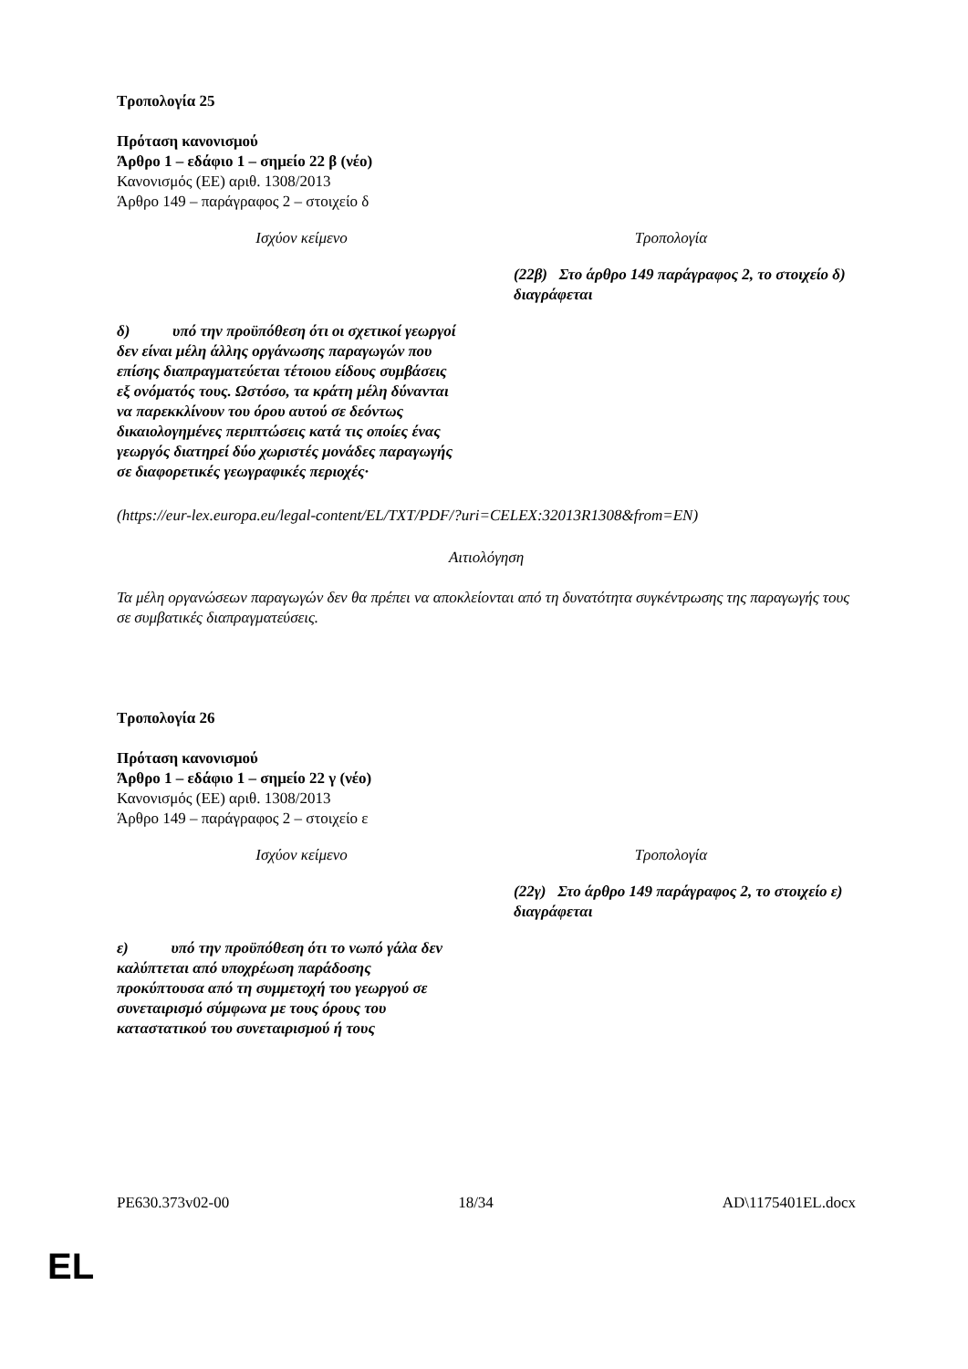Τροπολογία 25
Πρόταση κανονισμού
Άρθρο 1 – εδάφιο 1 – σημείο 22 β (νέο)
Κανονισμός (ΕΕ) αριθ. 1308/2013
Άρθρο 149 – παράγραφος 2 – στοιχείο δ
| Ισχύον κείμενο | Τροπολογία |
| --- | --- |
| | (22β) Στο άρθρο 149 παράγραφος 2, το στοιχείο δ) διαγράφεται |
| δ) υπό την προϋπόθεση ότι οι σχετικοί γεωργοί δεν είναι μέλη άλλης οργάνωσης παραγωγών που επίσης διαπραγματεύεται τέτοιου είδους συμβάσεις εξ ονόματός τους. Ωστόσο, τα κράτη μέλη δύνανται να παρεκκλίνουν του όρου αυτού σε δεόντως δικαιολογημένες περιπτώσεις κατά τις οποίες ένας γεωργός διατηρεί δύο χωριστές μονάδες παραγωγής σε διαφορετικές γεωγραφικές περιοχές· | |
(https://eur-lex.europa.eu/legal-content/EL/TXT/PDF/?uri=CELEX:32013R1308&from=EN)
Αιτιολόγηση
Τα μέλη οργανώσεων παραγωγών δεν θα πρέπει να αποκλείονται από τη δυνατότητα συγκέντρωσης της παραγωγής τους σε συμβατικές διαπραγματεύσεις.
Τροπολογία 26
Πρόταση κανονισμού
Άρθρο 1 – εδάφιο 1 – σημείο 22 γ (νέο)
Κανονισμός (ΕΕ) αριθ. 1308/2013
Άρθρο 149 – παράγραφος 2 – στοιχείο ε
| Ισχύον κείμενο | Τροπολογία |
| --- | --- |
| | (22γ) Στο άρθρο 149 παράγραφος 2, το στοιχείο ε) διαγράφεται |
| ε) υπό την προϋπόθεση ότι το νωπό γάλα δεν καλύπτεται από υποχρέωση παράδοσης προκύπτουσα από τη συμμετοχή του γεωργού σε συνεταιρισμό σύμφωνα με τους όρους του καταστατικού του συνεταιρισμού ή τους | |
PE630.373v02-00 18/34 AD\1175401EL.docx
EL